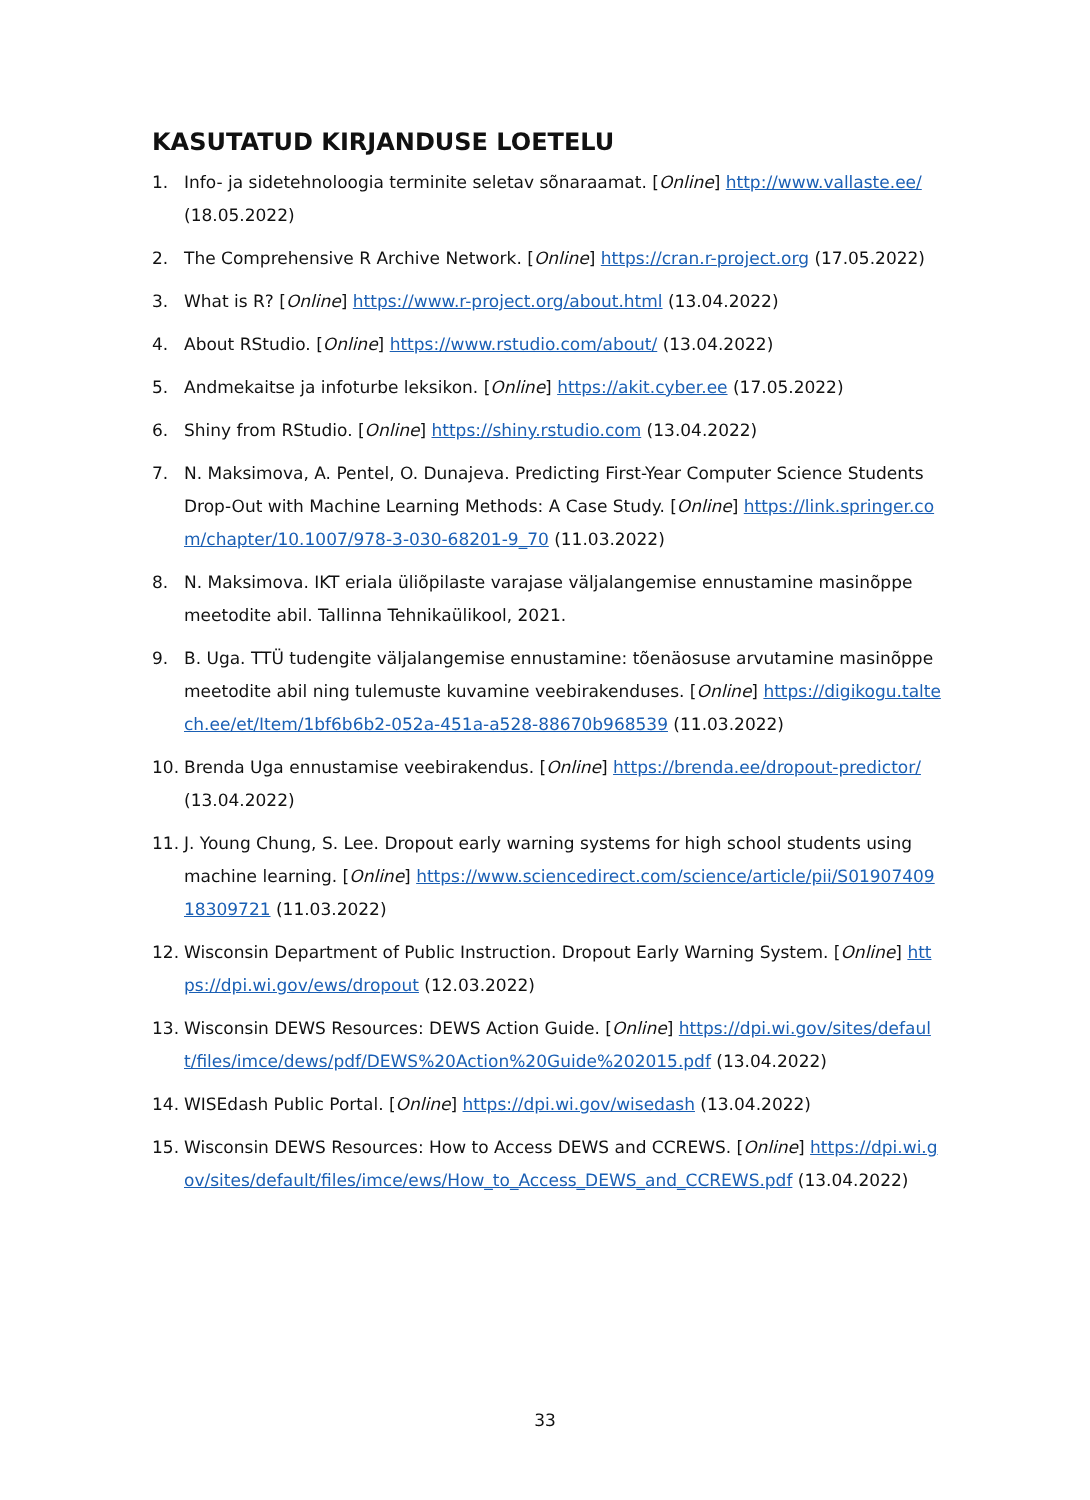KASUTATUD KIRJANDUSE LOETELU
1. Info- ja sidetehnoloogia terminite seletav sõnaraamat. [Online] http://www.vallaste.ee/ (18.05.2022)
2. The Comprehensive R Archive Network. [Online] https://cran.r-project.org (17.05.2022)
3. What is R? [Online] https://www.r-project.org/about.html (13.04.2022)
4. About RStudio. [Online] https://www.rstudio.com/about/ (13.04.2022)
5. Andmekaitse ja infoturbe leksikon. [Online] https://akit.cyber.ee (17.05.2022)
6. Shiny from RStudio. [Online] https://shiny.rstudio.com (13.04.2022)
7. N. Maksimova, A. Pentel, O. Dunajeva. Predicting First-Year Computer Science Students Drop-Out with Machine Learning Methods: A Case Study. [Online] https://link.springer.com/chapter/10.1007/978-3-030-68201-9_70 (11.03.2022)
8. N. Maksimova. IKT eriala üliõpilaste varajase väljalangemise ennustamine masinõppe meetodite abil. Tallinna Tehnikaülikool, 2021.
9. B. Uga. TTÜ tudengite väljalangemise ennustamine: tõenäosuse arvutamine masinõppe meetodite abil ning tulemuste kuvamine veebirakenduses. [Online] https://digikogu.taltech.ee/et/Item/1bf6b6b2-052a-451a-a528-88670b968539 (11.03.2022)
10. Brenda Uga ennustamise veebirakendus. [Online] https://brenda.ee/dropout-predictor/ (13.04.2022)
11. J. Young Chung, S. Lee. Dropout early warning systems for high school students using machine learning. [Online] https://www.sciencedirect.com/science/article/pii/S0190740918309721 (11.03.2022)
12. Wisconsin Department of Public Instruction. Dropout Early Warning System. [Online] https://dpi.wi.gov/ews/dropout (12.03.2022)
13. Wisconsin DEWS Resources: DEWS Action Guide. [Online] https://dpi.wi.gov/sites/default/files/imce/dews/pdf/DEWS%20Action%20Guide%202015.pdf (13.04.2022)
14. WISEdash Public Portal. [Online] https://dpi.wi.gov/wisedash (13.04.2022)
15. Wisconsin DEWS Resources: How to Access DEWS and CCREWS. [Online] https://dpi.wi.gov/sites/default/files/imce/ews/How_to_Access_DEWS_and_CCREWS.pdf (13.04.2022)
33